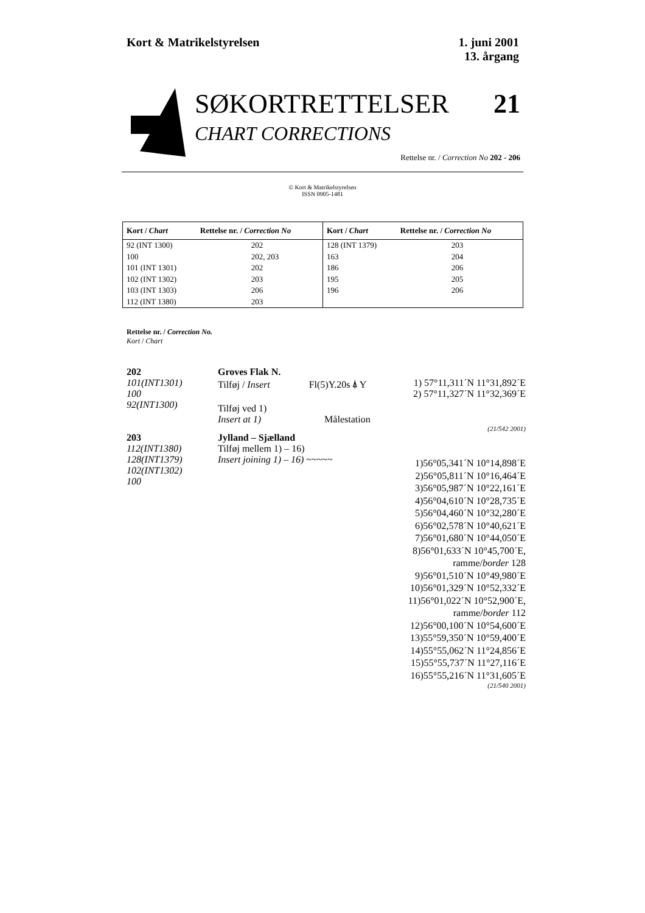Kort & Matrikelstyrelsen 1. juni 2001
13. årgang
SØKORTRETTELSER 21
CHART CORRECTIONS
Rettelse nr. / Correction No 202 - 206
© Kort & Matrikelstyrelsen
ISSN 0905-1481
| Kort / Chart | Rettelse nr. / Correction No | Kort / Chart | Rettelse nr. / Correction No |
| --- | --- | --- | --- |
| 92 (INT 1300) | 202 | 128 (INT 1379) | 203 |
| 100 | 202, 203 | 163 | 204 |
| 101 (INT 1301) | 202 | 186 | 206 |
| 102 (INT 1302) | 203 | 195 | 205 |
| 103 (INT 1303) | 206 | 196 | 206 |
| 112 (INT 1380) | 203 | | |
Rettelse nr. / Correction No.
Kort / Chart
202
101(INT1301)
100
92(INT1300)
Groves Flak N.
Tilføj / Insert Fl(5)Y.20s ⍋ Y
Tilføj ved 1)
Insert at 1) Målestation
1) 57°11,311´N 11°31,892´E
2) 57°11,327´N 11°32,369´E
(21/542 2001)
203
112(INT1380)
128(INT1379)
102(INT1302)
100
Jylland – Sjælland
Tilføj mellem 1) – 16)
Insert joining 1) – 16) ~~~~~
1)56°05,341´N 10°14,898´E
2)56°05,811´N 10°16,464´E
3)56°05,987´N 10°22,161´E
4)56°04,610´N 10°28,735´E
5)56°04,460´N 10°32,280´E
6)56°02,578´N 10°40,621´E
7)56°01,680´N 10°44,050´E
8)56°01,633´N 10°45,700´E,
ramme/border 128
9)56°01,510´N 10°49,980´E
10)56°01,329´N 10°52,332´E
11)56°01,022´N 10°52,900´E,
ramme/border 112
12)56°00,100´N 10°54,600´E
13)55°59,350´N 10°59,400´E
14)55°55,062´N 11°24,856´E
15)55°55,737´N 11°27,116´E
16)55°55,216´N 11°31,605´E
(21/540 2001)